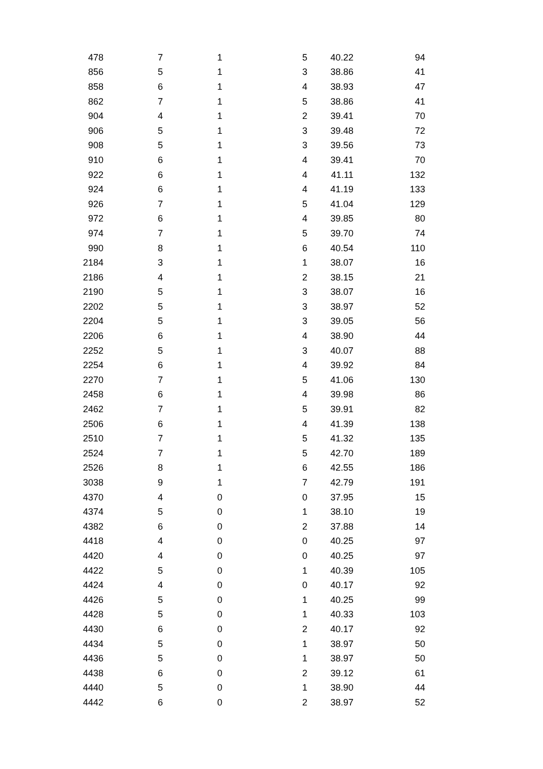| 478 | 7 | 1 | 5 | 40.22 | 94 |
| 856 | 5 | 1 | 3 | 38.86 | 41 |
| 858 | 6 | 1 | 4 | 38.93 | 47 |
| 862 | 7 | 1 | 5 | 38.86 | 41 |
| 904 | 4 | 1 | 2 | 39.41 | 70 |
| 906 | 5 | 1 | 3 | 39.48 | 72 |
| 908 | 5 | 1 | 3 | 39.56 | 73 |
| 910 | 6 | 1 | 4 | 39.41 | 70 |
| 922 | 6 | 1 | 4 | 41.11 | 132 |
| 924 | 6 | 1 | 4 | 41.19 | 133 |
| 926 | 7 | 1 | 5 | 41.04 | 129 |
| 972 | 6 | 1 | 4 | 39.85 | 80 |
| 974 | 7 | 1 | 5 | 39.70 | 74 |
| 990 | 8 | 1 | 6 | 40.54 | 110 |
| 2184 | 3 | 1 | 1 | 38.07 | 16 |
| 2186 | 4 | 1 | 2 | 38.15 | 21 |
| 2190 | 5 | 1 | 3 | 38.07 | 16 |
| 2202 | 5 | 1 | 3 | 38.97 | 52 |
| 2204 | 5 | 1 | 3 | 39.05 | 56 |
| 2206 | 6 | 1 | 4 | 38.90 | 44 |
| 2252 | 5 | 1 | 3 | 40.07 | 88 |
| 2254 | 6 | 1 | 4 | 39.92 | 84 |
| 2270 | 7 | 1 | 5 | 41.06 | 130 |
| 2458 | 6 | 1 | 4 | 39.98 | 86 |
| 2462 | 7 | 1 | 5 | 39.91 | 82 |
| 2506 | 6 | 1 | 4 | 41.39 | 138 |
| 2510 | 7 | 1 | 5 | 41.32 | 135 |
| 2524 | 7 | 1 | 5 | 42.70 | 189 |
| 2526 | 8 | 1 | 6 | 42.55 | 186 |
| 3038 | 9 | 1 | 7 | 42.79 | 191 |
| 4370 | 4 | 0 | 0 | 37.95 | 15 |
| 4374 | 5 | 0 | 1 | 38.10 | 19 |
| 4382 | 6 | 0 | 2 | 37.88 | 14 |
| 4418 | 4 | 0 | 0 | 40.25 | 97 |
| 4420 | 4 | 0 | 0 | 40.25 | 97 |
| 4422 | 5 | 0 | 1 | 40.39 | 105 |
| 4424 | 4 | 0 | 0 | 40.17 | 92 |
| 4426 | 5 | 0 | 1 | 40.25 | 99 |
| 4428 | 5 | 0 | 1 | 40.33 | 103 |
| 4430 | 6 | 0 | 2 | 40.17 | 92 |
| 4434 | 5 | 0 | 1 | 38.97 | 50 |
| 4436 | 5 | 0 | 1 | 38.97 | 50 |
| 4438 | 6 | 0 | 2 | 39.12 | 61 |
| 4440 | 5 | 0 | 1 | 38.90 | 44 |
| 4442 | 6 | 0 | 2 | 38.97 | 52 |